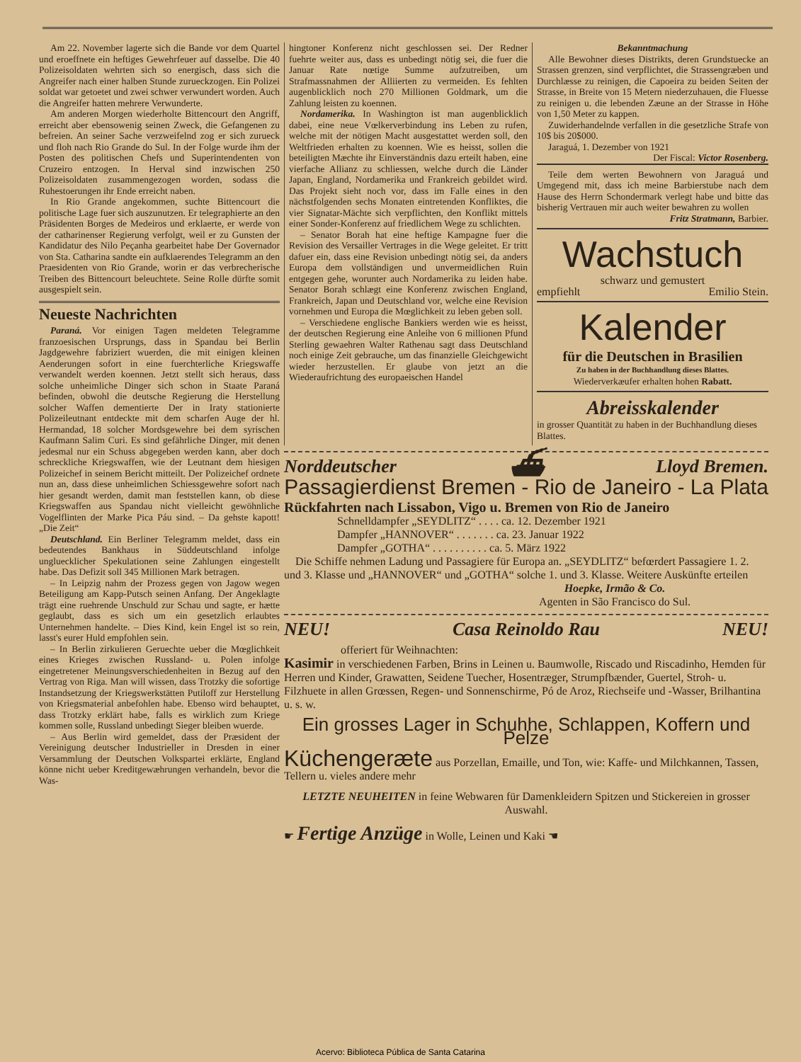Am 22. November lagerte sich die Bande vor dem Quartel und eroeffnete ein heftiges Gewehrfeuer auf dasselbe. Die 40 Polizeisoldaten wehrten sich so energisch, dass sich die Angreifer nach einer halben Stunde zurueckzogen. Ein Polizei soldat war getoetet und zwei schwer verwundert worden. Auch die Angreifer hatten mehrere Verwunderte.
Am anderen Morgen wiederholte Bittencourt den Angriff, erreicht aber ebensowenig seinen Zweck, die Gefangenen zu befreien. An seiner Sache verzweifelnd zog er sich zurueck und floh nach Rio Grande do Sul. In der Folge wurde ihm der Posten des politischen Chefs und Superintendenten von Cruzeiro entzogen. In Herval sind inzwischen 250 Polizeisoldaten zusammengezogen worden, sodass die Ruhestoerungen ihr Ende erreicht naben.
In Rio Grande angekommen, suchte Bittencourt die politische Lage fuer sich auszunutzen. Er telegraphierte an den Präsidenten Borges de Medeiros und erklaerte, er werde von der catharinenser Regierung verfolgt, weil er zu Gunsten der Kandidatur des Nilo Peçanha gearbeitet habe Der Governador von Sta. Catharina sandte ein aufklaerendes Telegramm an den Praesidenten von Rio Grande, worin er das verbrecherische Treiben des Bittencourt beleuchtete. Seine Rolle dürfte somit ausgespielt sein.
Neueste Nachrichten
Paraná. Vor einigen Tagen meldeten Telegramme franzoesischen Ursprungs, dass in Spandau bei Berlin Jagdgewehre fabriziert wuerden, die mit einigen kleinen Aenderungen sofort in eine fuerchterliche Kriegswaffe verwandelt werden koennen. Jetzt stellt sich heraus, dass solche unheimliche Dinger sich schon in Staate Paraná befinden, obwohl die deutsche Regierung die Herstellung solcher Waffen dementierte Der in Iraty stationierte Polizeileutnant entdeckte mit dem scharfen Auge der hl. Hermandad, 18 solcher Mordsgewehre bei dem syrischen Kaufmann Salim Curi. Es sind gefährliche Dinger, mit denen jedesmal nur ein Schuss abgegeben werden kann, aber doch schreckliche Kriegswaffen, wie der Leutnant dem hiesigen Polizeichef in seinem Bericht mitteilt. Der Polizeichef ordnete nun an, dass diese unheimlichen Schiessgewehre sofort nach hier gesandt werden, damit man feststellen kann, ob diese Kriegswaffen aus Spandau nicht vielleicht gewöhnliche Vogelflinten der Marke Pica Páu sind. – Da gehste kapott! „Die Zeit“
Deutschland. Ein Berliner Telegramm meldet, dass ein bedeutendes Bankhaus in Süddeutschland infolge ungluecklicher Spekulationen seine Zahlungen eingestellt habe. Das Defizit soll 345 Millionen Mark betragen.
– In Leipzig nahm der Prozess gegen von Jagow wegen Beteiligung am Kapp-Putsch seinen Anfang. Der Angeklagte trägt eine ruehrende Unschuld zur Schau und sagte, er hætte geglaubt, dass es sich um ein gesetzlich erlaubtes Unternehmen handelte. – Dies Kind, kein Engel ist so rein, lasst's eurer Huld empfohlen sein.
– In Berlin zirkulieren Geruechte ueber die Mœglichkeit eines Krieges zwischen Russland- u. Polen infolge eingetretener Meinungsverschiedenheiten in Bezug auf den Vertrag von Riga. Man will wissen, dass Trotzky die sofortige Instandsetzung der Kriegswerkstätten Putiloff zur Herstellung von Kriegsmaterial anbefohlen habe. Ebenso wird behauptet, dass Trotzky erklärt habe, falls es wirklich zum Kriege kommen solle, Russland unbedingt Sieger bleiben wuerde.
– Aus Berlin wird gemeldet, dass der Præsident der Vereinigung deutscher Industrieller in Dresden in einer Versammlung der Deutschen Volkspartei erklärte, England könne nicht ueber Kreditgewæhrungen verhandeln, bevor die Was-
hingtoner Konferenz nicht geschlossen sei. Der Redner fuehrte weiter aus, dass es unbedingt nötig sei, die fuer die Januar Rate nœtige Summe aufzutreiben, um Strafmassnahmen der Alliierten zu vermeiden. Es fehlten augenblicklich noch 270 Millionen Goldmark, um die Zahlung leisten zu koennen.
Nordamerika. In Washington ist man augenblicklich dabei, eine neue Vœlkerverbindung ins Leben zu rufen, welche mit der nötigen Macht ausgestattet werden soll, den Weltfrieden erhalten zu koennen. Wie es heisst, sollen die beteiligten Mæchte ihr Einverständnis dazu erteilt haben, eine vierfache Allianz zu schliessen, welche durch die Länder Japan, England, Nordamerika und Frankreich gebildet wird. Das Projekt sieht noch vor, dass im Falle eines in den nächstfolgenden sechs Monaten eintretenden Konfliktes, die vier Signatar-Mächte sich verpflichten, den Konflikt mittels einer Sonder-Konferenz auf friedlichem Wege zu schlichten.
– Senator Borah hat eine heftige Kampagne fuer die Revision des Versailler Vertrages in die Wege geleitet. Er tritt dafuer ein, dass eine Revision unbedingt nötig sei, da anders Europa dem vollständigen und unvermeidlichen Ruin entgegen gehe, worunter auch Nordamerika zu leiden habe. Senator Borah schlægt eine Konferenz zwischen England, Frankreich, Japan und Deutschland vor, welche eine Revision vornehmen und Europa die Mœglichkeit zu leben geben soll.
– Verschiedene englische Bankiers werden wie es heisst, der deutschen Regierung eine Anleihe von 6 millionen Pfund Sterling gewaehren Walter Rathenau sagt dass Deutschland noch einige Zeit gebrauche, um das finanzielle Gleichgewicht wieder herzustellen. Er glaube von jetzt an die Wiederaufrichtung des europaeischen Handel
Bekanntmachung
Alle Bewohner dieses Distrikts, deren Grundstuecke an Strassen grenzen, sind verpflichtet, die Strassengræben und Durchlæsse zu reinigen, die Capoeira zu beiden Seiten der Strasse, in Breite von 15 Metern niederzuhauen, die Fluesse zu reinigen u. die lebenden Zæune an der Strasse in Höhe von 1,50 Meter zu kappen.
Zuwiderhandelnde verfallen in die gesetzliche Strafe von 10$ bis 20$000.
Jaraguá, 1. Dezember von 1921
Der Fiscal: Victor Rosenberg.
Teile dem werten Bewohnern von Jaraguá und Umgegend mit, dass ich meine Barbierstube nach dem Hause des Herrn Schondermark verlegt habe und bitte das bisherig Vertrauen mir auch weiter bewahren zu wollen
Fritz Stratmann, Barbier.
Wachstuch
schwarz und gemustert
empfiehlt Emilio Stein.
Kalender
für die Deutschen in Brasilien
Zu haben in der Buchhandlung dieses Blattes.
Wiederverkæufer erhalten hohen Rabatt.
Abreisskalender
in grosser Quantität zu haben in der Buchhandlung dieses Blattes.
Norddeutscher ⛴ Lloyd Bremen.
Passagierdienst Bremen - Rio de Janeiro - La Plata
Rückfahrten nach Lissabon, Vigo u. Bremen von Rio de Janeiro
Schnelldampfer „SEYDLITZ“ . . . . ca. 12. Dezember 1921
Dampfer „HANNOVER“ . . . . . . . ca. 23. Januar 1922
Dampfer „GOTHA“ . . . . . . . . . . ca. 5. März 1922
Die Schiffe nehmen Ladung und Passagiere für Europa an. „SEYDLITZ“ befœrdert Passagiere 1. 2. und 3. Klasse und „HANNOVER“ und „GOTHA“ solche 1. und 3. Klasse. Weitere Auskünfte erteilen
Hoepke, Irmão & Co.
Agenten in São Francisco do Sul.
NEU! Casa Reinoldo Rau NEU!
offeriert für Weihnachten:
Kasimir in verschiedenen Farben, Brins in Leinen u. Baumwolle, Riscado und Riscadinho, Hemden für Herren und Kinder, Grawatten, Seidene Tuecher, Hosentræger, Strumpfbænder, Guertel, Stroh- u. Filzhuete in allen Grœssen, Regen- und Sonnenschirme, Pó de Aroz, Riechseife und -Wasser, Brilhantina u. s. w.
Ein grosses Lager in Schuhhe, Schlappen, Koffern und Pelze
Küchengeræte aus Porzellan, Emaille, und Ton, wie: Kaffe- und Milchkannen, Tassen, Tellern u. vieles andere mehr
LETZTE NEUHEITEN in feine Webwaren für Damenkleidern Spitzen und Stickereien in grosser Auswahl.
☛ Fertige Anzüge in Wolle, Leinen und Kaki ☚
Acervo: Biblioteca Pública de Santa Catarina